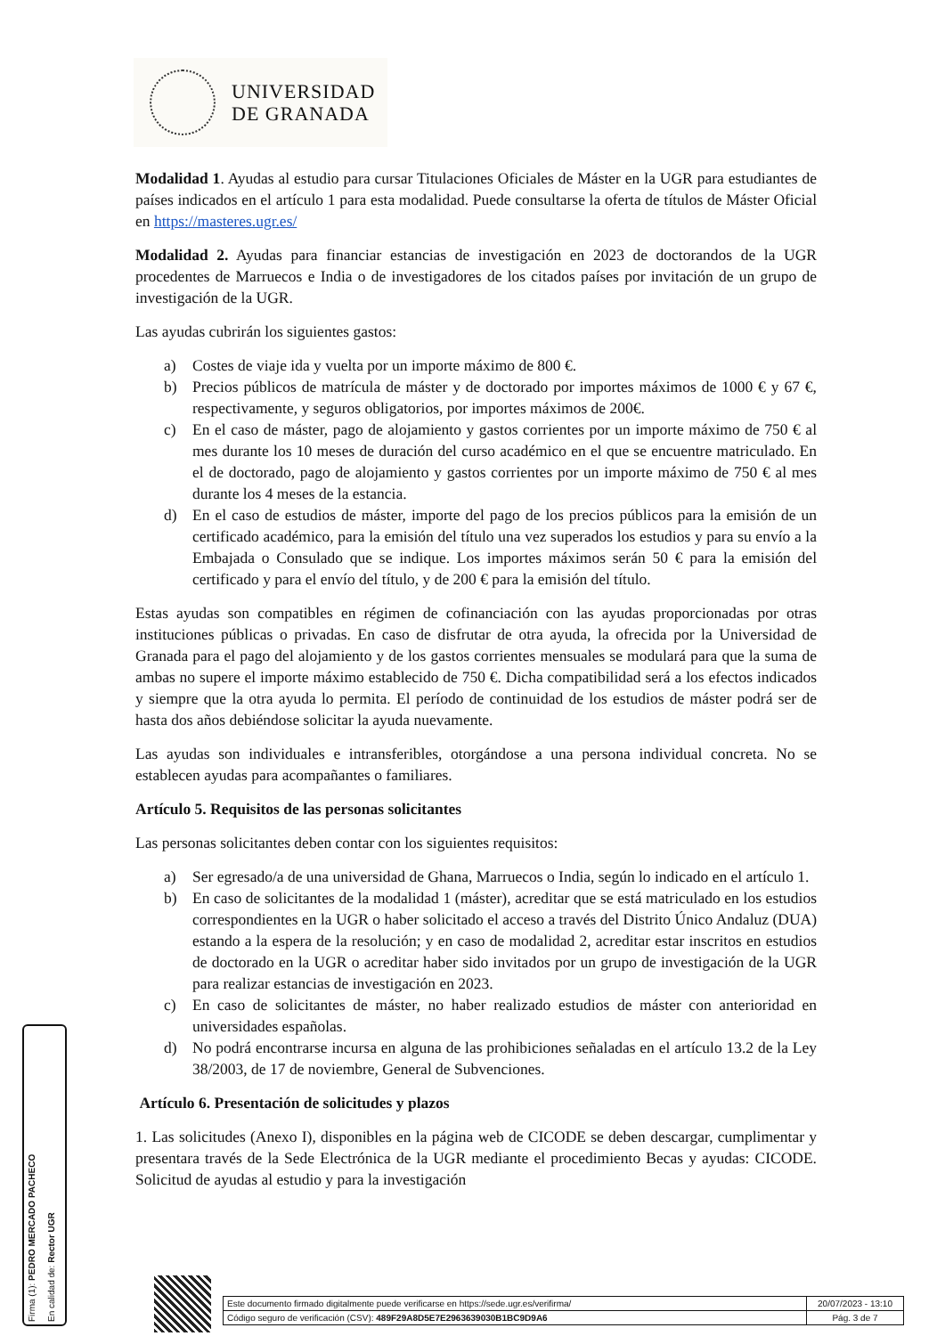UNIVERSIDAD
DE GRANADA
Modalidad 1. Ayudas al estudio para cursar Titulaciones Oficiales de Máster en la UGR para estudiantes de países indicados en el artículo 1 para esta modalidad. Puede consultarse la oferta de títulos de Máster Oficial en https://masteres.ugr.es/
Modalidad 2. Ayudas para financiar estancias de investigación en 2023 de doctorandos de la UGR procedentes de Marruecos e India o de investigadores de los citados países por invitación de un grupo de investigación de la UGR.
Las ayudas cubrirán los siguientes gastos:
a) Costes de viaje ida y vuelta por un importe máximo de 800 €.
b) Precios públicos de matrícula de máster y de doctorado por importes máximos de 1000 € y 67 €, respectivamente, y seguros obligatorios, por importes máximos de 200€.
c) En el caso de máster, pago de alojamiento y gastos corrientes por un importe máximo de 750 € al mes durante los 10 meses de duración del curso académico en el que se encuentre matriculado. En el de doctorado, pago de alojamiento y gastos corrientes por un importe máximo de 750 € al mes durante los 4 meses de la estancia.
d) En el caso de estudios de máster, importe del pago de los precios públicos para la emisión de un certificado académico, para la emisión del título una vez superados los estudios y para su envío a la Embajada o Consulado que se indique. Los importes máximos serán 50 € para la emisión del certificado y para el envío del título, y de 200 € para la emisión del título.
Estas ayudas son compatibles en régimen de cofinanciación con las ayudas proporcionadas por otras instituciones públicas o privadas. En caso de disfrutar de otra ayuda, la ofrecida por la Universidad de Granada para el pago del alojamiento y de los gastos corrientes mensuales se modulará para que la suma de ambas no supere el importe máximo establecido de 750 €. Dicha compatibilidad será a los efectos indicados y siempre que la otra ayuda lo permita. El período de continuidad de los estudios de máster podrá ser de hasta dos años debiéndose solicitar la ayuda nuevamente.
Las ayudas son individuales e intransferibles, otorgándose a una persona individual concreta. No se establecen ayudas para acompañantes o familiares.
Artículo 5. Requisitos de las personas solicitantes
Las personas solicitantes deben contar con los siguientes requisitos:
a) Ser egresado/a de una universidad de Ghana, Marruecos o India, según lo indicado en el artículo 1.
b) En caso de solicitantes de la modalidad 1 (máster), acreditar que se está matriculado en los estudios correspondientes en la UGR o haber solicitado el acceso a través del Distrito Único Andaluz (DUA) estando a la espera de la resolución; y en caso de modalidad 2, acreditar estar inscritos en estudios de doctorado en la UGR o acreditar haber sido invitados por un grupo de investigación de la UGR para realizar estancias de investigación en 2023.
c) En caso de solicitantes de máster, no haber realizado estudios de máster con anterioridad en universidades españolas.
d) No podrá encontrarse incursa en alguna de las prohibiciones señaladas en el artículo 13.2 de la Ley 38/2003, de 17 de noviembre, General de Subvenciones.
Artículo 6. Presentación de solicitudes y plazos
1. Las solicitudes (Anexo I), disponibles en la página web de CICODE se deben descargar, cumplimentar y presentara través de la Sede Electrónica de la UGR mediante el procedimiento Becas y ayudas: CICODE. Solicitud de ayudas al estudio y para la investigación
Firma (1): PEDRO MERCADO PACHECO
En calidad de: Rector UGR
| Este documento firmado digitalmente puede verificarse en https://sede.ugr.es/verifirma/ | 20/07/2023 - 13:10 |
| Código seguro de verificación (CSV): 489F29A8D5E7E2963639030B1BC9D9A6 | Pág. 3 de 7 |